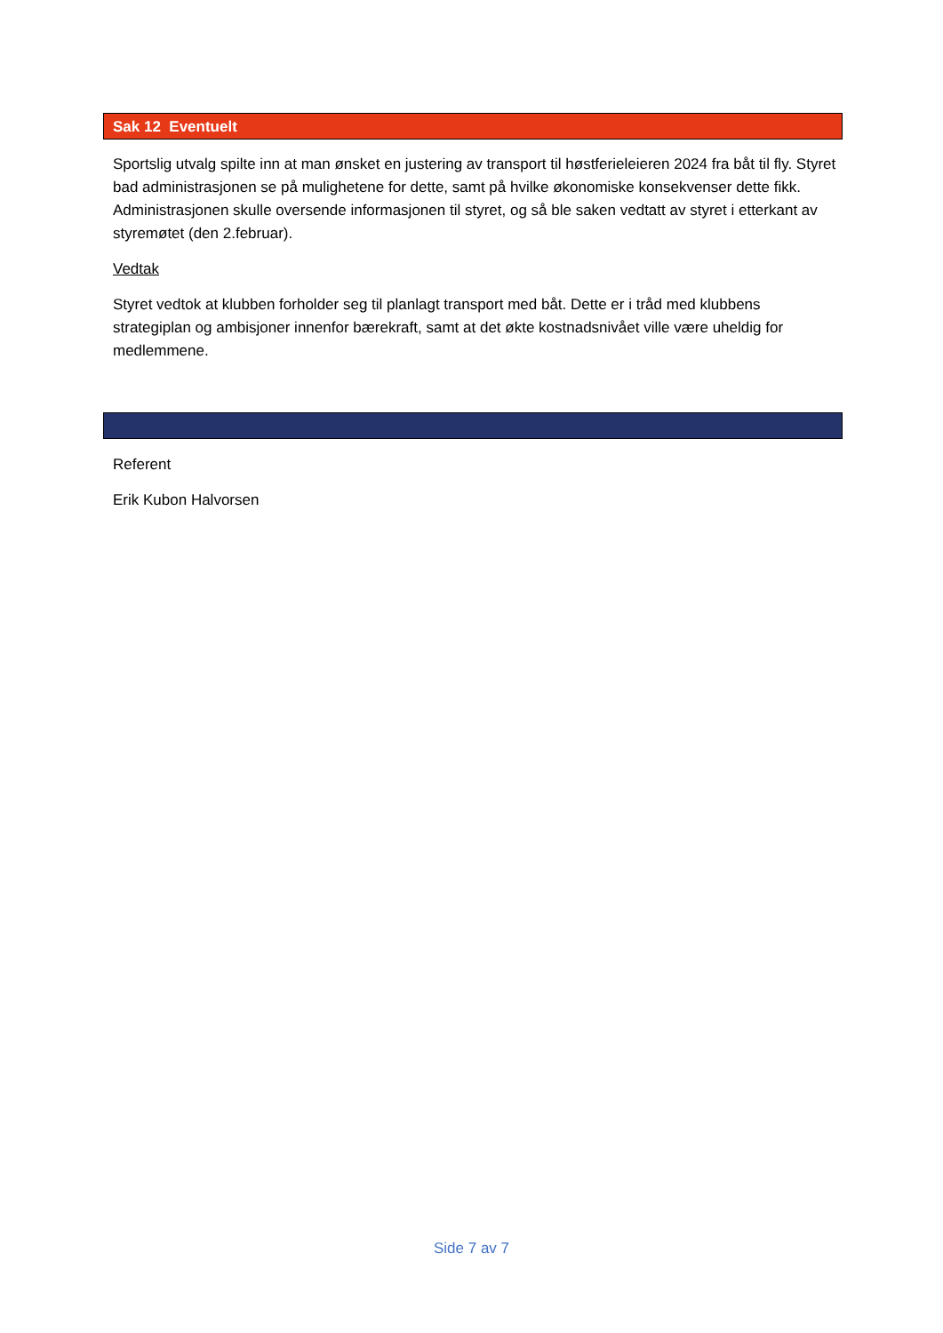Sak 12 Eventuelt
Sportslig utvalg spilte inn at man ønsket en justering av transport til høstferieleieren 2024 fra båt til fly. Styret bad administrasjonen se på mulighetene for dette, samt på hvilke økonomiske konsekvenser dette fikk. Administrasjonen skulle oversende informasjonen til styret, og så ble saken vedtatt av styret i etterkant av styremøtet (den 2.februar).
Vedtak
Styret vedtok at klubben forholder seg til planlagt transport med båt. Dette er i tråd med klubbens strategiplan og ambisjoner innenfor bærekraft, samt at det økte kostnadsnivået ville være uheldig for medlemmene.
Referent
Erik Kubon Halvorsen
Side 7 av 7